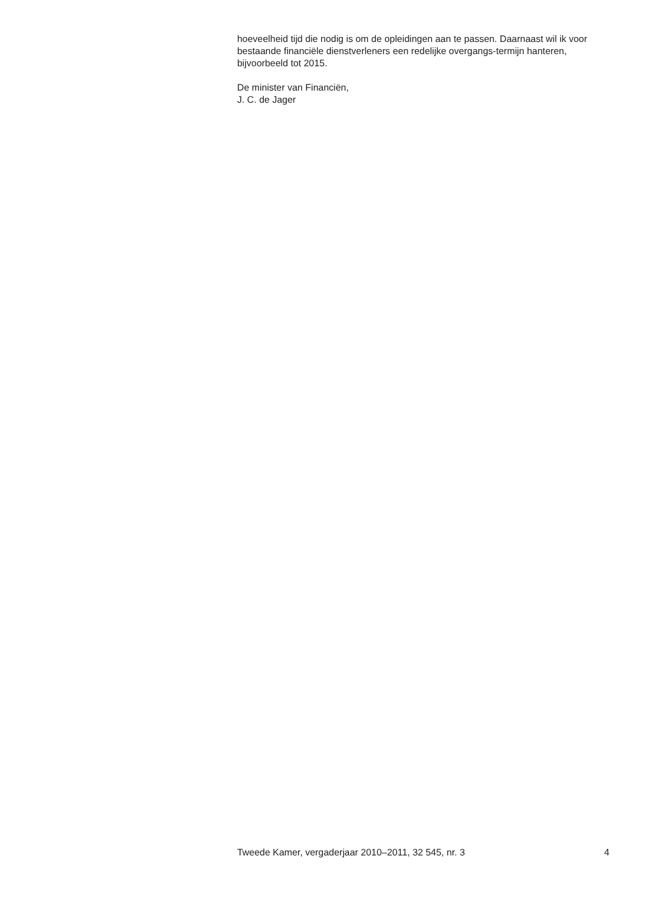hoeveelheid tijd die nodig is om de opleidingen aan te passen. Daarnaast wil ik voor bestaande financiële dienstverleners een redelijke overgangs-termijn hanteren, bijvoorbeeld tot 2015.
De minister van Financiën,
J. C. de Jager
Tweede Kamer, vergaderjaar 2010–2011, 32 545, nr. 3 4